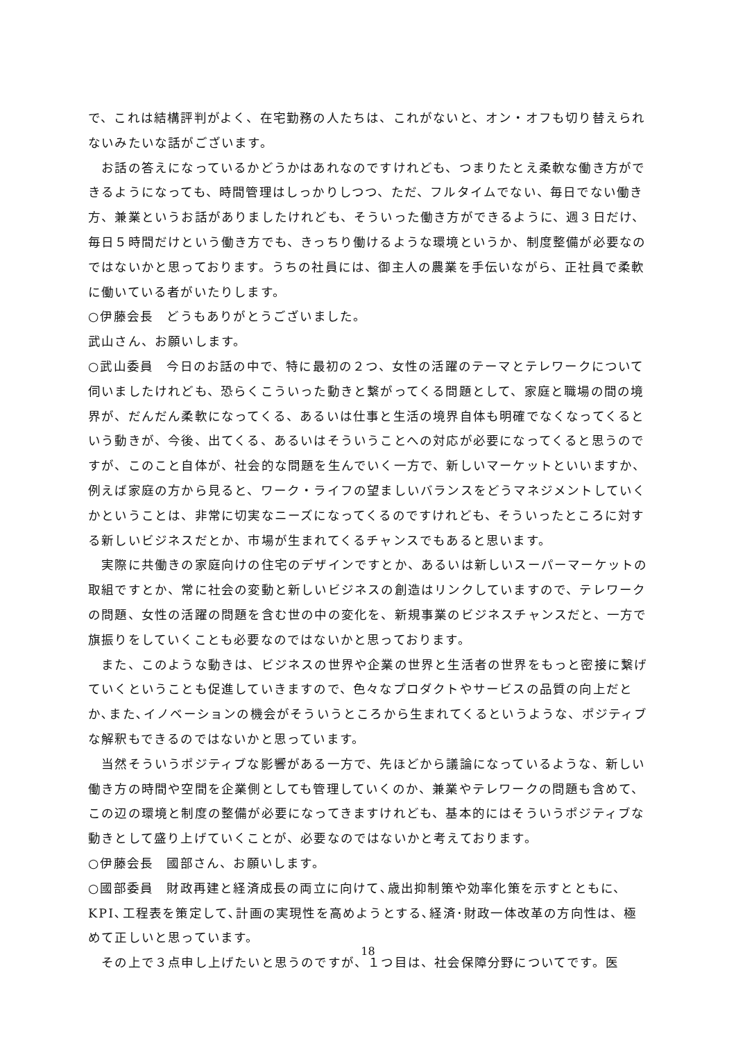で、これは結構評判がよく、在宅勤務の人たちは、これがないと、オン・オフも切り替えられないみたいな話がございます。
　お話の答えになっているかどうかはあれなのですけれども、つまりたとえ柔軟な働き方ができるようになっても、時間管理はしっかりしつつ、ただ、フルタイムでない、毎日でない働き方、兼業というお話がありましたけれども、そういった働き方ができるように、週３日だけ、毎日５時間だけという働き方でも、きっちり働けるような環境というか、制度整備が必要なのではないかと思っております。うちの社員には、御主人の農業を手伝いながら、正社員で柔軟に働いている者がいたりします。
○伊藤会長　どうもありがとうございました。
武山さん、お願いします。
○武山委員　今日のお話の中で、特に最初の２つ、女性の活躍のテーマとテレワークについて伺いましたけれども、恐らくこういった動きと繋がってくる問題として、家庭と職場の間の境界が、だんだん柔軟になってくる、あるいは仕事と生活の境界自体も明確でなくなってくるという動きが、今後、出てくる、あるいはそういうことへの対応が必要になってくると思うのですが、このこと自体が、社会的な問題を生んでいく一方で、新しいマーケットといいますか、例えば家庭の方から見ると、ワーク・ライフの望ましいバランスをどうマネジメントしていくかということは、非常に切実なニーズになってくるのですけれども、そういったところに対する新しいビジネスだとか、市場が生まれてくるチャンスでもあると思います。
　実際に共働きの家庭向けの住宅のデザインですとか、あるいは新しいスーパーマーケットの取組ですとか、常に社会の変動と新しいビジネスの創造はリンクしていますので、テレワークの問題、女性の活躍の問題を含む世の中の変化を、新規事業のビジネスチャンスだと、一方で旗振りをしていくことも必要なのではないかと思っております。
　また、このような動きは、ビジネスの世界や企業の世界と生活者の世界をもっと密接に繋げていくということも促進していきますので、色々なプロダクトやサービスの品質の向上だとか､また､イノベーションの機会がそういうところから生まれてくるというような、ポジティブな解釈もできるのではないかと思っています。
　当然そういうポジティブな影響がある一方で、先ほどから議論になっているような、新しい働き方の時間や空間を企業側としても管理していくのか、兼業やテレワークの問題も含めて、この辺の環境と制度の整備が必要になってきますけれども、基本的にはそういうポジティブな動きとして盛り上げていくことが、必要なのではないかと考えております。
○伊藤会長　國部さん、お願いします。
○國部委員　財政再建と経済成長の両立に向けて､歳出抑制策や効率化策を示すとともに、KPI､工程表を策定して､計画の実現性を高めようとする､経済･財政一体改革の方向性は、極めて正しいと思っています。
　その上で３点申し上げたいと思うのですが、１つ目は、社会保障分野についてです。医
18